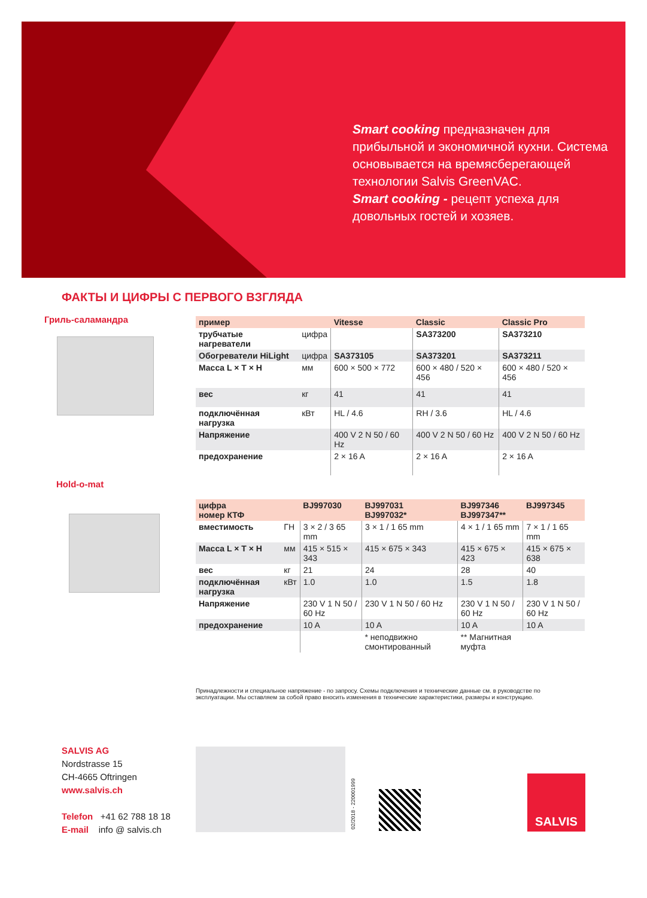Smart cooking предназначен для прибыльной и экономичной кухни. Система основывается на времясберегающей технологии Salvis GreenVAC.
Smart cooking - рецепт успеха для довольных гостей и хозяев.
ФАКТЫ И ЦИФРЫ С ПЕРВОГО ВЗГЛЯДА
Гриль-саламандра
Hold-o-mat
| пример | | Vitesse | Classic | Classic Pro |
| --- | --- | --- | --- | --- |
| трубчатые нагреватели | цифра | | SA373200 | SA373210 |
| Обогреватели HiLight | цифра | SA373105 | SA373201 | SA373211 |
| Масса L × T × H | мм | 600 × 500 × 772 | 600 × 480 / 520 × 456 | 600 × 480 / 520 × 456 |
| вес | кг | 41 | 41 | 41 |
| подключённая нагрузка | кВт | HL / 4.6 | RH / 3.6 | HL / 4.6 |
| Напряжение | | 400 V 2 N 50 / 60 Hz | 400 V 2 N 50 / 60 Hz | 400 V 2 N 50 / 60 Hz |
| предохранение | | 2 × 16 A | 2 × 16 A | 2 × 16 A |
| цифра номер КТФ | | BJ997030 | BJ997031 BJ997032* | BJ997346 BJ997347** | BJ997345 |
| --- | --- | --- | --- | --- | --- |
| вместимость | ГН | 3 × 2 / 3 65 mm | 3 × 1 / 1 65 mm | 4 × 1 / 1 65 mm | 7 × 1 / 1 65 mm |
| Масса L × T × H | мм | 415 × 515 × 343 | 415 × 675 × 343 | 415 × 675 × 423 | 415 × 675 × 638 |
| вес | кг | 21 | 24 | 28 | 40 |
| подключённая нагрузка | кВт | 1.0 | 1.0 | 1.5 | 1.8 |
| Напряжение | | 230 V 1 N 50 / 60 Hz | 230 V 1 N 50 / 60 Hz | 230 V 1 N 50 / 60 Hz | 230 V 1 N 50 / 60 Hz |
| предохранение | | 10 A | 10 A | 10 A | 10 A |
| | | | * неподвижно смонтированный | ** Магнитная муфта | |
Принадлежности и специальное напряжение - по запросу. Схемы подключения и технические данные см. в руководстве по эксплуатации. Мы оставляем за собой право вносить изменения в технические характеристики, размеры и конструкцию.
SALVIS AG
Nordstrasse 15
CH-4665 Oftringen
www.salvis.ch
Telefon +41 62 788 18 18
E-mail info @ salvis.ch
02/2018 - 220001999
SALVIS